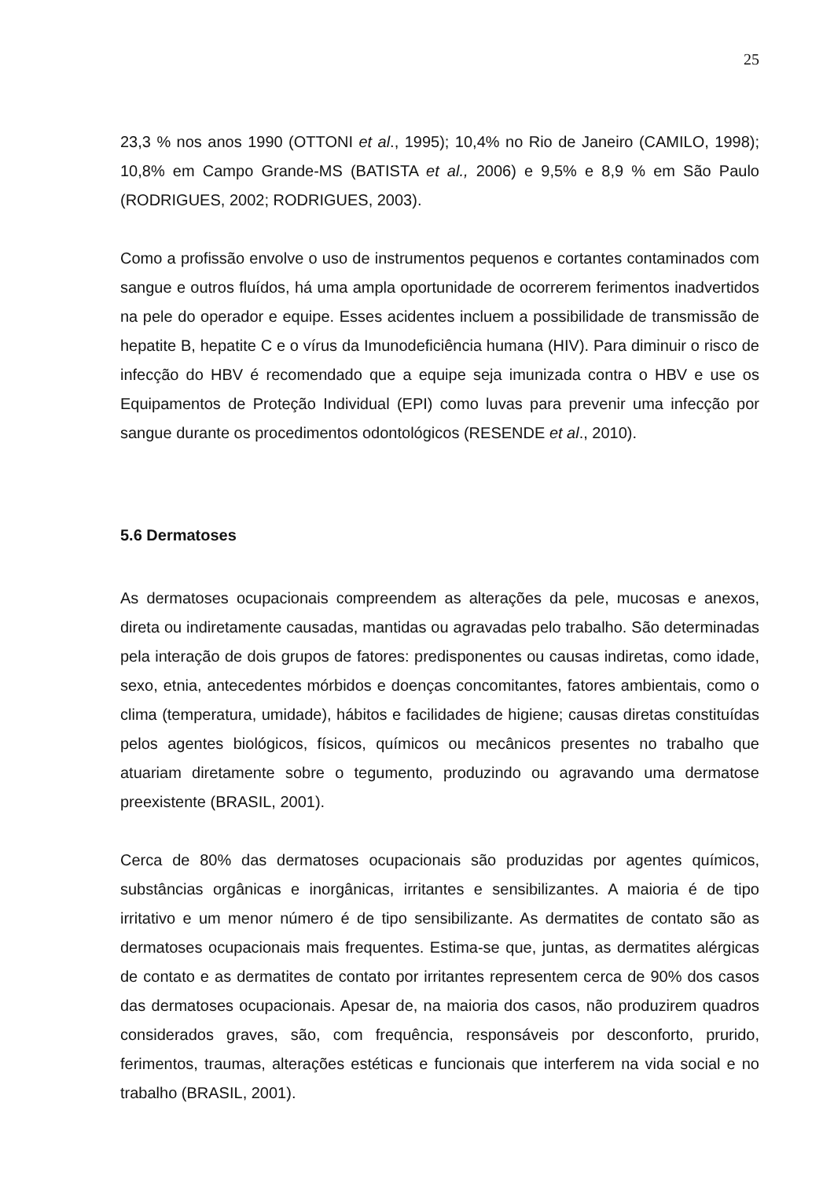25
23,3 % nos anos 1990 (OTTONI et al., 1995); 10,4% no Rio de Janeiro (CAMILO, 1998); 10,8% em Campo Grande-MS (BATISTA et al., 2006) e 9,5% e 8,9 % em São Paulo (RODRIGUES, 2002; RODRIGUES, 2003).
Como a profissão envolve o uso de instrumentos pequenos e cortantes contaminados com sangue e outros fluídos, há uma ampla oportunidade de ocorrerem ferimentos inadvertidos na pele do operador e equipe. Esses acidentes incluem a possibilidade de transmissão de hepatite B, hepatite C e o vírus da Imunodeficiência humana (HIV). Para diminuir o risco de infecção do HBV é recomendado que a equipe seja imunizada contra o HBV e use os Equipamentos de Proteção Individual (EPI) como luvas para prevenir uma infecção por sangue durante os procedimentos odontológicos (RESENDE et al., 2010).
5.6 Dermatoses
As dermatoses ocupacionais compreendem as alterações da pele, mucosas e anexos, direta ou indiretamente causadas, mantidas ou agravadas pelo trabalho. São determinadas pela interação de dois grupos de fatores: predisponentes ou causas indiretas, como idade, sexo, etnia, antecedentes mórbidos e doenças concomitantes, fatores ambientais, como o clima (temperatura, umidade), hábitos e facilidades de higiene; causas diretas constituídas pelos agentes biológicos, físicos, químicos ou mecânicos presentes no trabalho que atuariam diretamente sobre o tegumento, produzindo ou agravando uma dermatose preexistente (BRASIL, 2001).
Cerca de 80% das dermatoses ocupacionais são produzidas por agentes químicos, substâncias orgânicas e inorgânicas, irritantes e sensibilizantes. A maioria é de tipo irritativo e um menor número é de tipo sensibilizante. As dermatites de contato são as dermatoses ocupacionais mais frequentes. Estima-se que, juntas, as dermatites alérgicas de contato e as dermatites de contato por irritantes representem cerca de 90% dos casos das dermatoses ocupacionais. Apesar de, na maioria dos casos, não produzirem quadros considerados graves, são, com frequência, responsáveis por desconforto, prurido, ferimentos, traumas, alterações estéticas e funcionais que interferem na vida social e no trabalho (BRASIL, 2001).